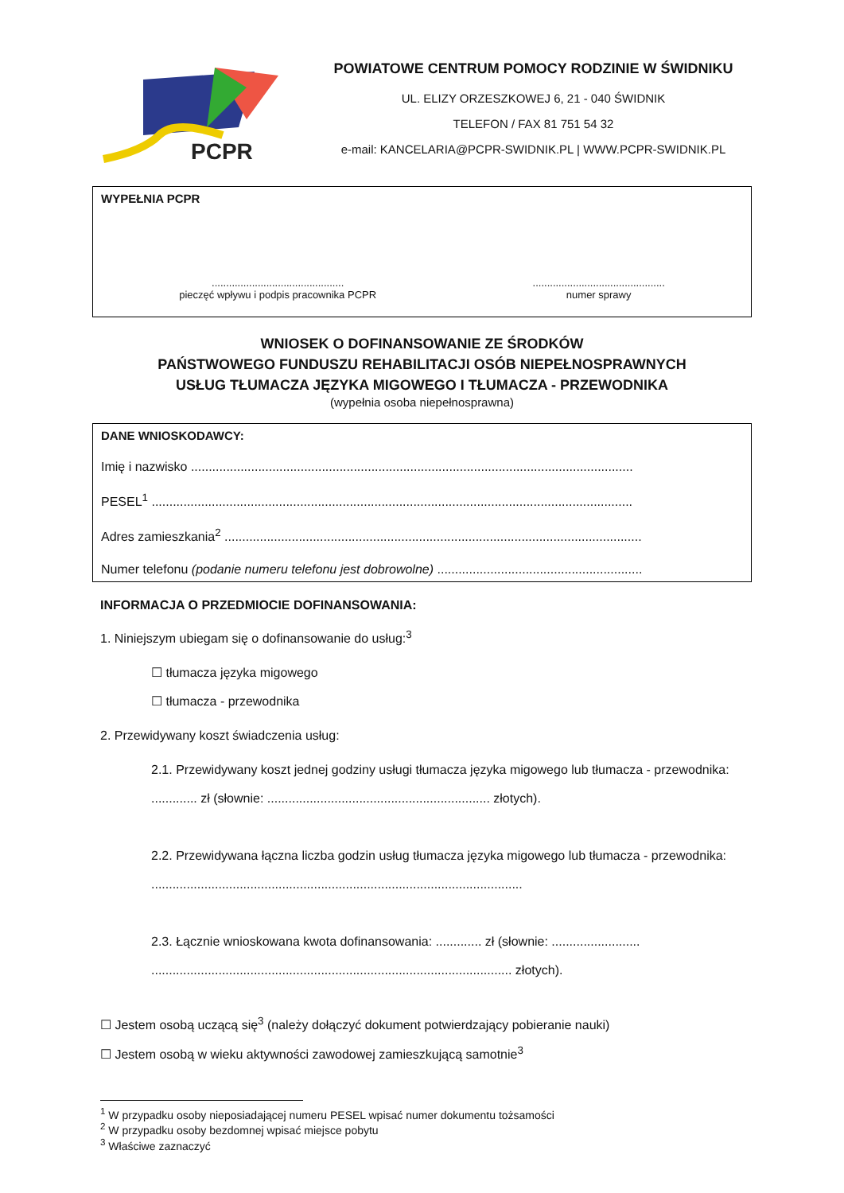PCPR
POWIATOWE CENTRUM POMOCY RODZINIE W ŚWIDNIKU
UL. ELIZY ORZESZKOWEJ 6, 21 - 040 ŚWIDNIK
TELEFON / FAX 81 751 54 32
e-mail: KANCELARIA@PCPR-SWIDNIK.PL | WWW.PCPR-SWIDNIK.PL
WYPEŁNIA PCPR
..............................................
pieczęć wpływu i podpis pracownika PCPR
..............................................
numer sprawy
WNIOSEK O DOFINANSOWANIE ZE ŚRODKÓW
PAŃSTWOWEGO FUNDUSZU REHABILITACJI OSÓB NIEPEŁNOSPRAWNYCH
USŁUG TŁUMACZA JĘZYKA MIGOWEGO I TŁUMACZA - PRZEWODNIKA
(wypełnia osoba niepełnosprawna)
DANE WNIOSKODAWCY:
Imię i nazwisko .............................................................................................................................
PESEL<sup>1</sup> ........................................................................................................................................
Adres zamieszkania<sup>2</sup> ......................................................................................................................
Numer telefonu (podanie numeru telefonu jest dobrowolne) ..........................................................
INFORMACJA O PRZEDMIOCIE DOFINANSOWANIA:
1. Niniejszym ubiegam się o dofinansowanie do usług:<sup>3</sup>
☐ tłumacza języka migowego
☐ tłumacza - przewodnika
2. Przewidywany koszt świadczenia usług:
2.1. Przewidywany koszt jednej godziny usługi tłumacza języka migowego lub tłumacza - przewodnika: ............. zł (słownie: ............................................................... złotych).
2.2. Przewidywana łączna liczba godzin usług tłumacza języka migowego lub tłumacza - przewodnika: .........................................................................................................
2.3. Łącznie wnioskowana kwota dofinansowania: ............. zł (słownie: ......................... ...................................................................................................... złotych).
☐ Jestem osobą uczącą się<sup>3</sup> (należy dołączyć dokument potwierdzający pobieranie nauki)
☐ Jestem osobą w wieku aktywności zawodowej zamieszkującą samotnie<sup>3</sup>
<sup>1</sup> W przypadku osoby nieposiadającej numeru PESEL wpisać numer dokumentu tożsamości
<sup>2</sup> W przypadku osoby bezdomnej wpisać miejsce pobytu
<sup>3</sup> Właściwe zaznaczyć